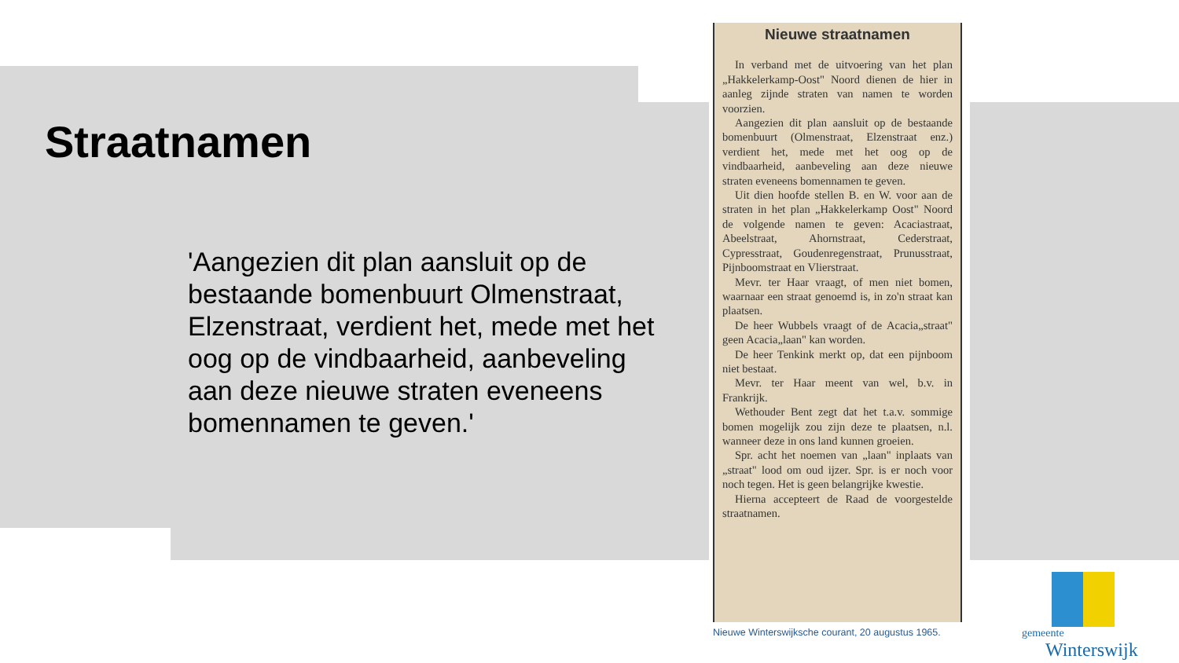Straatnamen
'Aangezien dit plan aansluit op de bestaande bomenbuurt Olmenstraat, Elzenstraat, verdient het, mede met het oog op de vindbaarheid, aanbeveling aan deze nieuwe straten eveneens bomennamen te geven.'
Nieuwe straatnamen
In verband met de uitvoering van het plan „Hakkelerkamp-Oost" Noord dienen de hier in aanleg zijnde straten van namen te worden voorzien.
Aangezien dit plan aansluit op de bestaande bomenbuurt (Olmenstraat, Elzenstraat enz.) verdient het, mede met het oog op de vindbaarheid, aanbeveling aan deze nieuwe straten eveneens bomennamen te geven.
Uit dien hoofde stellen B. en W. voor aan de straten in het plan „Hakkelerkamp Oost" Noord de volgende namen te geven: Acaciastraat, Abeelstraat, Ahornstraat, Cederstraat, Cypresstraat, Goudenregenstraat, Prunusstraat, Pijnboomstraat en Vlierstraat.
Mevr. ter Haar vraagt, of men niet bomen, waarnaar een straat genoemd is, in zo'n straat kan plaatsen.
De heer Wubbels vraagt of de Acacia„straat" geen Acacia„laan" kan worden.
De heer Tenkink merkt op, dat een pijnboom niet bestaat.
Mevr. ter Haar meent van wel, b.v. in Frankrijk.
Wethouder Bent zegt dat het t.a.v. sommige bomen mogelijk zou zijn deze te plaatsen, n.l. wanneer deze in ons land kunnen groeien.
Spr. acht het noemen van „laan" inplaats van „straat" lood om oud ijzer. Spr. is er noch voor noch tegen. Het is geen belangrijke kwestie.
Hierna accepteert de Raad de voorgestelde straatnamen.
Nieuwe Winterswijksche courant, 20 augustus 1965.
gemeente
Winterswijk